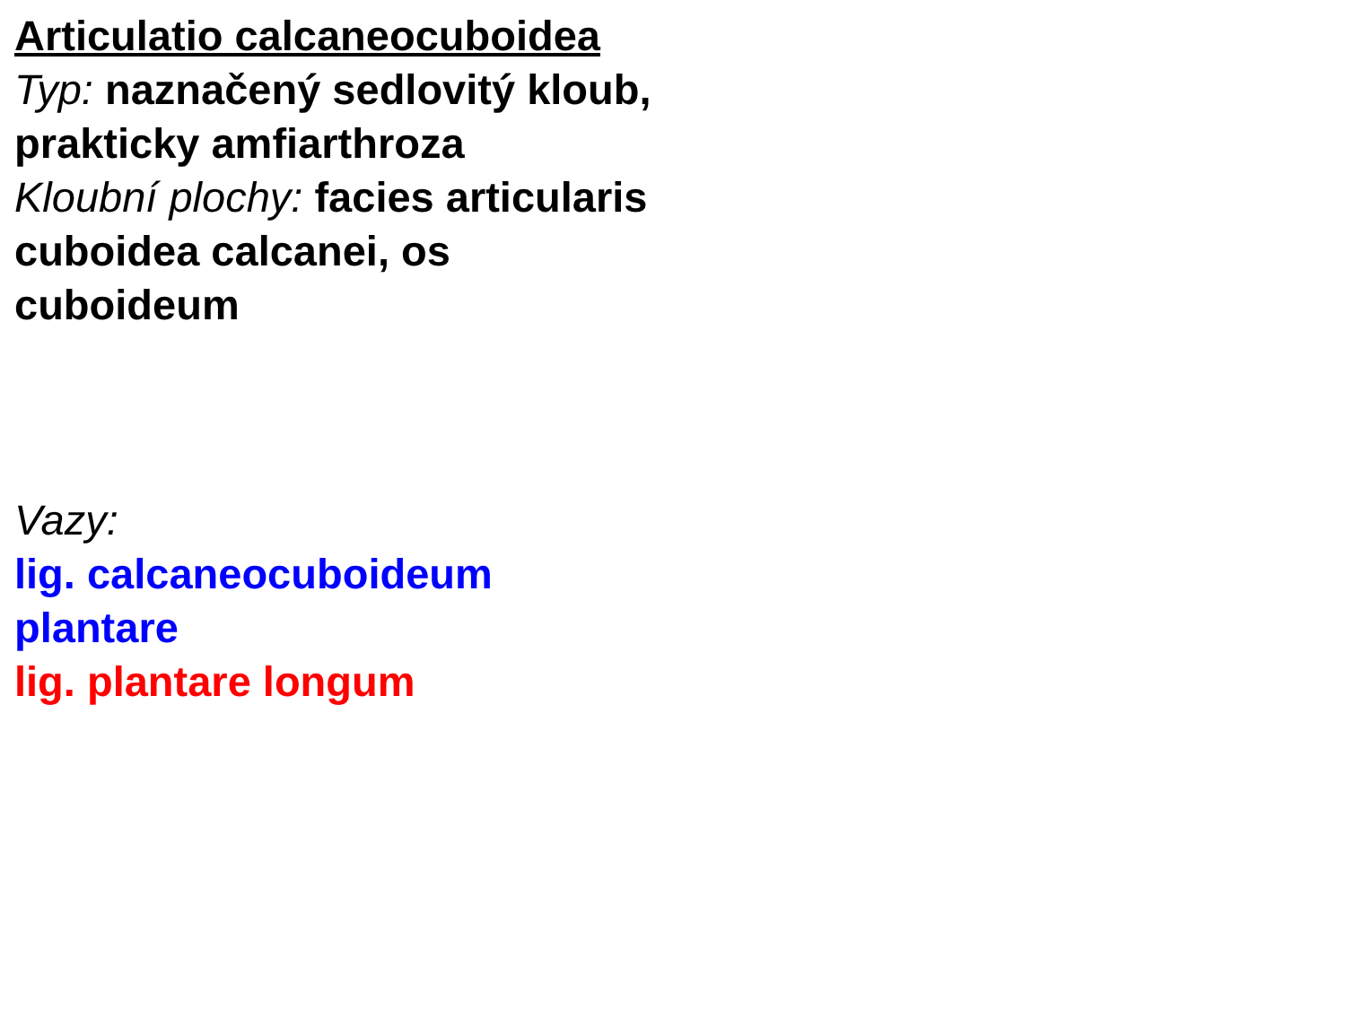Articulatio calcaneocuboidea
Typ: naznačený sedlovitý kloub, prakticky amfiarthroza
Kloubní plochy: facies articularis cuboidea calcanei, os cuboideum
Vazy:
lig. calcaneocuboideum plantare
lig. plantare longum